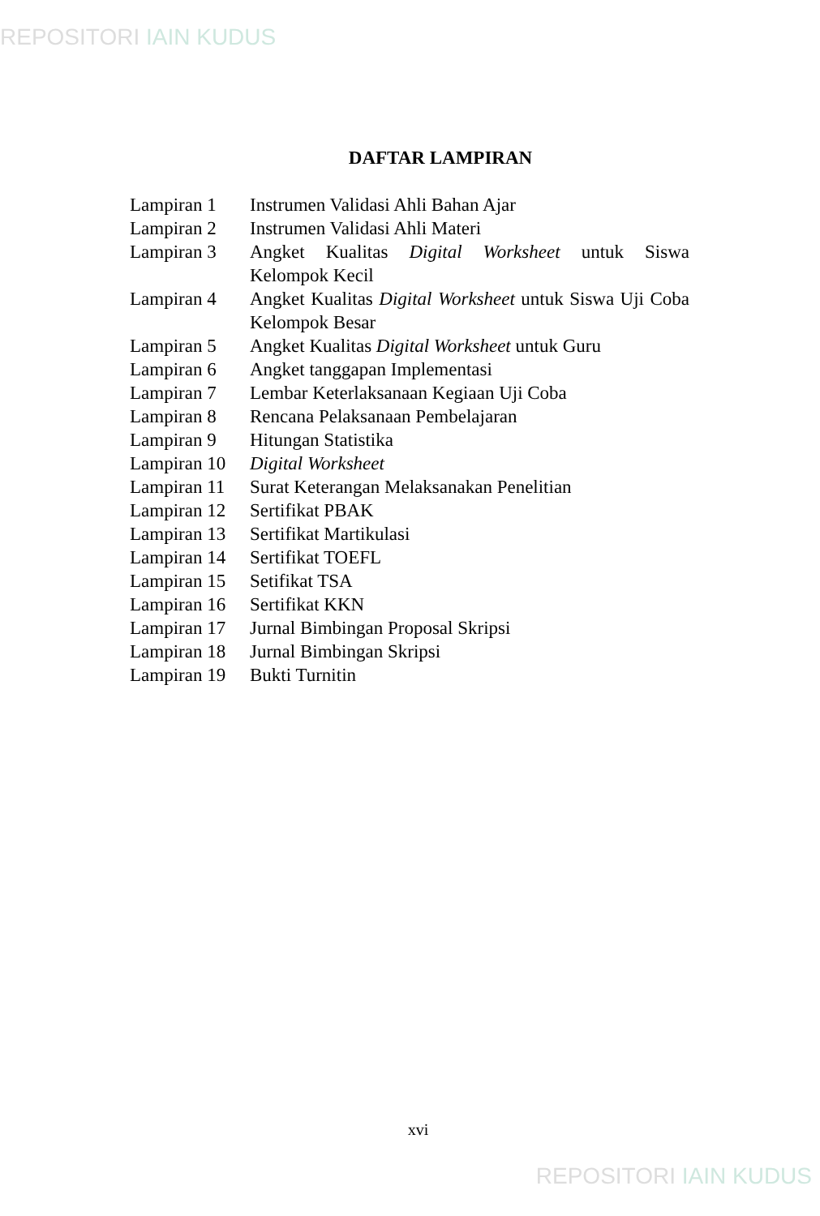REPOSITORI IAIN KUDUS
DAFTAR LAMPIRAN
| Lampiran 1 | Instrumen Validasi Ahli Bahan Ajar |
| Lampiran 2 | Instrumen Validasi Ahli Materi |
| Lampiran 3 | Angket Kualitas Digital Worksheet untuk Siswa Kelompok Kecil |
| Lampiran 4 | Angket Kualitas Digital Worksheet untuk Siswa Uji Coba Kelompok Besar |
| Lampiran 5 | Angket Kualitas Digital Worksheet untuk Guru |
| Lampiran 6 | Angket tanggapan Implementasi |
| Lampiran 7 | Lembar Keterlaksanaan Kegiaan Uji Coba |
| Lampiran 8 | Rencana Pelaksanaan Pembelajaran |
| Lampiran 9 | Hitungan Statistika |
| Lampiran 10 | Digital Worksheet |
| Lampiran 11 | Surat Keterangan Melaksanakan Penelitian |
| Lampiran 12 | Sertifikat PBAK |
| Lampiran 13 | Sertifikat Martikulasi |
| Lampiran 14 | Sertifikat TOEFL |
| Lampiran 15 | Setifikat TSA |
| Lampiran 16 | Sertifikat KKN |
| Lampiran 17 | Jurnal Bimbingan Proposal Skripsi |
| Lampiran 18 | Jurnal Bimbingan Skripsi |
| Lampiran 19 | Bukti Turnitin |
xvi
REPOSITORI IAIN KUDUS